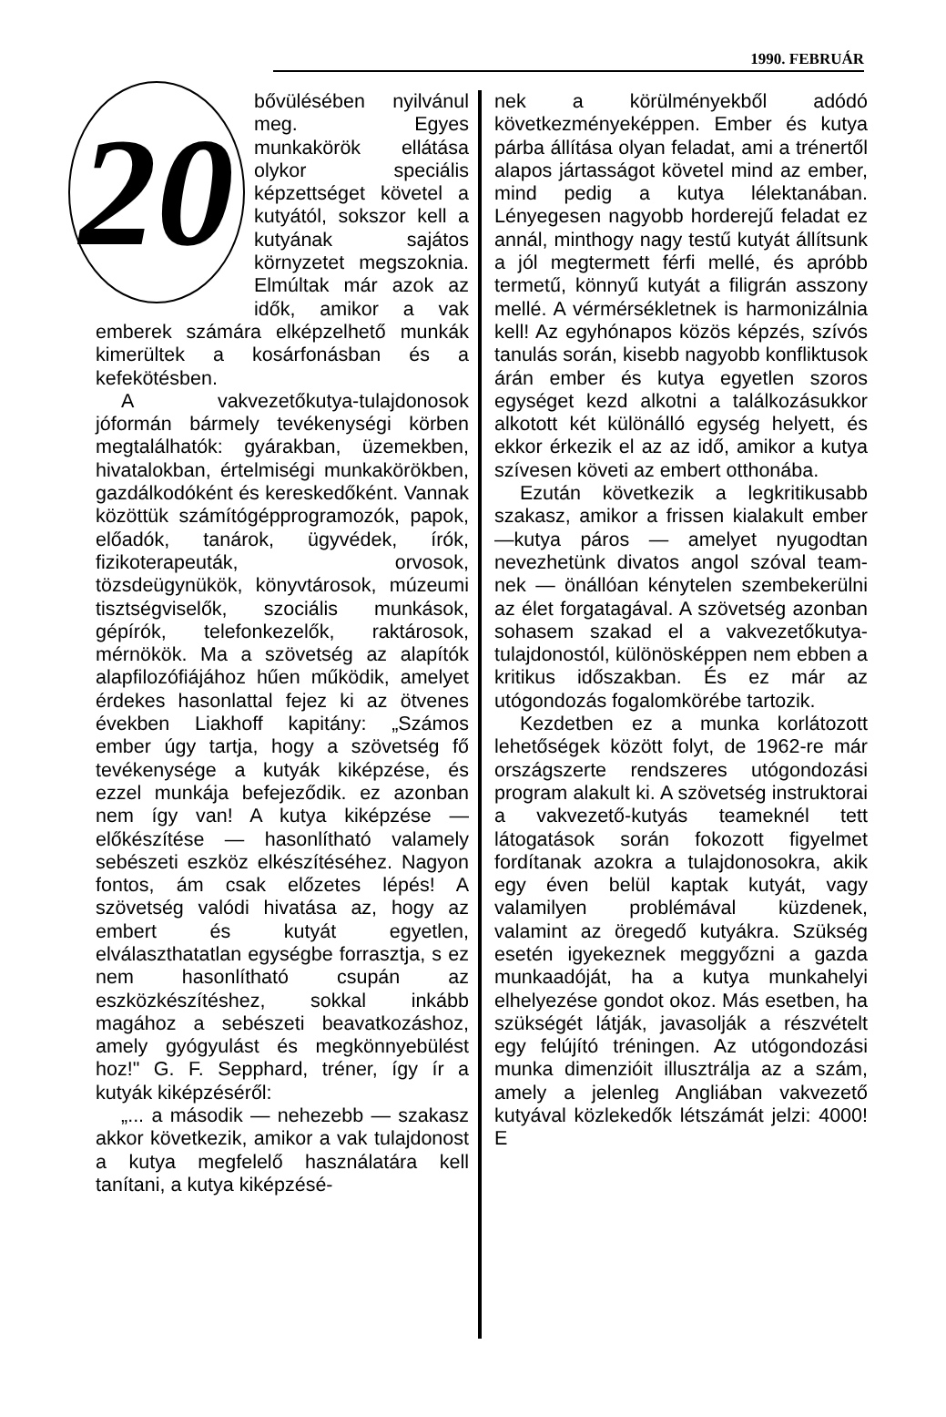1990. FEBRUÁR
20
bővülésében nyilvánul meg. Egyes munkakörök ellátása olykor speciális képzettséget követel a kutyától, sokszor kell a kutyának sajátos környzetet megszoknia. Elmúltak már azok az idők, amikor a vak emberek számára elképzelhető munkák kimerültek a kosárfonásban és a kefekötésben.
A vakvezetőkutya-tulajdonosok jóformán bármely tevékenységi körben megtalálhatók: gyárakban, üzemekben, hivatalokban, értelmiségi munkakörökben, gazdálkodóként és kereskedőként. Vannak közöttük számítógépprogramozók, papok, előadók, tanárok, ügyvédek, írók, fizikoterapeuták, orvosok, tözsdeügynükök, könyvtárosok, múzeumi tisztségviselők, szociális munkások, gépírók, telefonkezelők, raktárosok, mérnökök. Ma a szövetség az alapítók alapfilozófiájához hűen működik, amelyet érdekes hasonlattal fejez ki az ötvenes években Liakhoff kapitány: „Számos ember úgy tartja, hogy a szövetség fő tevékenysége a kutyák kiképzése, és ezzel munkája befejeződik. ez azonban nem így van! A kutya kiképzése — előkészítése — hasonlítható valamely sebészeti eszköz elkészítéséhez. Nagyon fontos, ám csak előzetes lépés! A szövetség valódi hivatása az, hogy az embert és kutyát egyetlen, elválaszthatatlan egységbe forrasztja, s ez nem hasonlítható csupán az eszközkészítéshez, sokkal inkább magához a sebészeti beavatkozáshoz, amely gyógyulást és megkönnyebülést hoz!" G. F. Sepphard, tréner, így ír a kutyák kiképzéséről:
„... a második — nehezebb — szakasz akkor következik, amikor a vak tulajdonost a kutya megfelelő használatára kell tanítani, a kutya kiképzésé-
nek a körülményekből adódó következményeképpen. Ember és kutya párba állítása olyan feladat, ami a trénertől alapos jártasságot követel mind az ember, mind pedig a kutya lélektanában. Lényegesen nagyobb horderejű feladat ez annál, minthogy nagy testű kutyát állítsunk a jól megtermett férfi mellé, és apróbb termetű, könnyű kutyát a filigrán asszony mellé. A vérmérsékletnek is harmonizálnia kell! Az egyhónapos közös képzés, szívós tanulás során, kisebb nagyobb konfliktusok árán ember és kutya egyetlen szoros egységet kezd alkotni a találkozásukkor alkotott két különálló egység helyett, és ekkor érkezik el az az idő, amikor a kutya szívesen követi az embert otthonába.
Ezután következik a legkritikusabb szakasz, amikor a frissen kialakult ember—kutya páros — amelyet nyugodtan nevezhetünk divatos angol szóval team-nek — önállóan kénytelen szembekerülni az élet forgatagával. A szövetség azonban sohasem szakad el a vakvezetőkutya-tulajdonostól, különösképpen nem ebben a kritikus időszakban. És ez már az utógondozás fogalomkörébe tartozik.
Kezdetben ez a munka korlátozott lehetőségek között folyt, de 1962-re már országszerte rendszeres utógondozási program alakult ki. A szövetség instruktorai a vakvezető-kutyás teameknél tett látogatások során fokozott figyelmet fordítanak azokra a tulajdonosokra, akik egy éven belül kaptak kutyát, vagy valamilyen problémával küzdenek, valamint az öregedő kutyákra. Szükség esetén igyekeznek meggyőzni a gazda munkaadóját, ha a kutya munkahelyi elhelyezése gondot okoz. Más esetben, ha szükségét látják, javasolják a részvételt egy felújító tréningen. Az utógondozási munka dimenzióit illusztrálja az a szám, amely a jelenleg Angliában vakvezető kutyával közlekedők létszámát jelzi: 4000! E